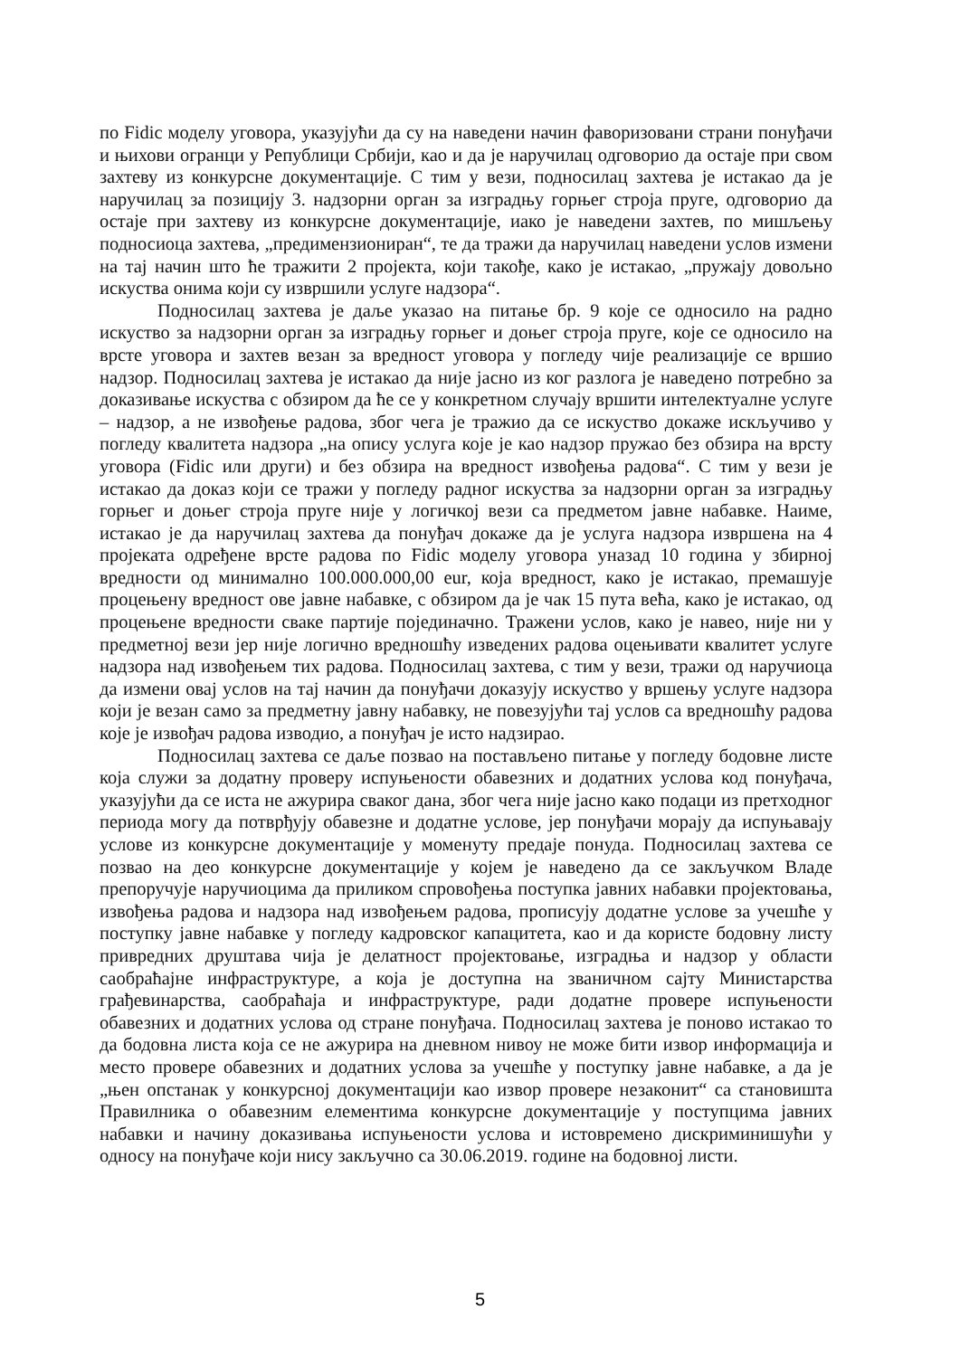по Fidic моделу уговора, указујући да су на наведени начин фаворизовани страни понуђачи и њихови огранци у Републици Србији, као и да је наручилац одговорио да остаје при свом захтеву из конкурсне документације. С тим у вези, подносилац захтева је истакао да је наручилац за позицију 3. надзорни орган за изградњу горњег строја пруге, одговорио да остаје при захтеву из конкурсне документације, иако је наведени захтев, по мишљењу подносиоца захтева, „предимензиониран“, те да тражи да наручилац наведени услов измени на тај начин што ће тражити 2 пројекта, који такође, како је истакао, „пружају довољно искуства онима који су извршили услуге надзора“.
Подносилац захтева је даље указао на питање бр. 9 које се односило на радно искуство за надзорни орган за изградњу горњег и доњег строја пруге, које се односило на врсте уговора и захтев везан за вредност уговора у погледу чије реализације се вршио надзор. Подносилац захтева је истакао да није јасно из ког разлога је наведено потребно за доказивање искуства с обзиром да ће се у конкретном случају вршити интелектуалне услуге – надзор, а не извођење радова, због чега је тражио да се искуство докаже искључиво у погледу квалитета надзора „на опису услуга које је као надзор пружао без обзира на врсту уговора (Fidic или други) и без обзира на вредност извођења радова“. С тим у вези је истакао да доказ који се тражи у погледу радног искуства за надзорни орган за изградњу горњег и доњег строја пруге није у логичкој вези са предметом јавне набавке. Наиме, истакао је да наручилац захтева да понуђач докаже да је услуга надзора извршена на 4 пројеката одређене врсте радова по Fidic моделу уговора уназад 10 година у збирној вредности од минимално 100.000.000,00 eur, која вредност, како је истакао, премашује процењену вредност ове јавне набавке, с обзиром да је чак 15 пута већа, како је истакао, од процењене вредности сваке партије појединачно. Тражени услов, како је навео, није ни у предметној вези јер није логично вредношћу изведених радова оцењивати квалитет услуге надзора над извођењем тих радова. Подносилац захтева, с тим у вези, тражи од наручиоца да измени овај услов на тај начин да понуђачи доказују искуство у вршењу услуге надзора који је везан само за предметну јавну набавку, не повезујући тај услов са вредношћу радова које је извођач радова изводио, а понуђач је исто надзирао.
Подносилац захтева се даље позвао на постављено питање у погледу бодовне листе која служи за додатну проверу испуњености обавезних и додатних услова код понуђача, указујући да се иста не ажурира сваког дана, због чега није јасно како подаци из претходног периода могу да потврђују обавезне и додатне услове, јер понуђачи морају да испуњавају услове из конкурсне документације у моменуту предаје понуда. Подносилац захтева се позвао на део конкурсне документације у којем је наведено да се закључком Владе препоручује наручиоцима да приликом спровођења поступка јавних набавки пројектовања, извођења радова и надзора над извођењем радова, прописују додатне услове за учешће у поступку јавне набавке у погледу кадровског капацитета, као и да користе бодовну листу привредних друштава чија је делатност пројектовање, изградња и надзор у области саобраћајне инфраструктуре, а која је доступна на званичном сајту Министарства грађевинарства, саобраћаја и инфраструктуре, ради додатне провере испуњености обавезних и додатних услова од стране понуђача. Подносилац захтева је поново истакао то да бодовна листа која се не ажурира на дневном нивоу не може бити извор информација и место провере обавезних и додатних услова за учешће у поступку јавне набавке, а да је „њен опстанак у конкурсној документацији као извор провере незаконит“ са становишта Правилника о обавезним елементима конкурсне документације у поступцима јавних набавки и начину доказивања испуњености услова и истовремено дискриминишући у односу на понуђаче који нису закључно са 30.06.2019. године на бодовној листи.
5